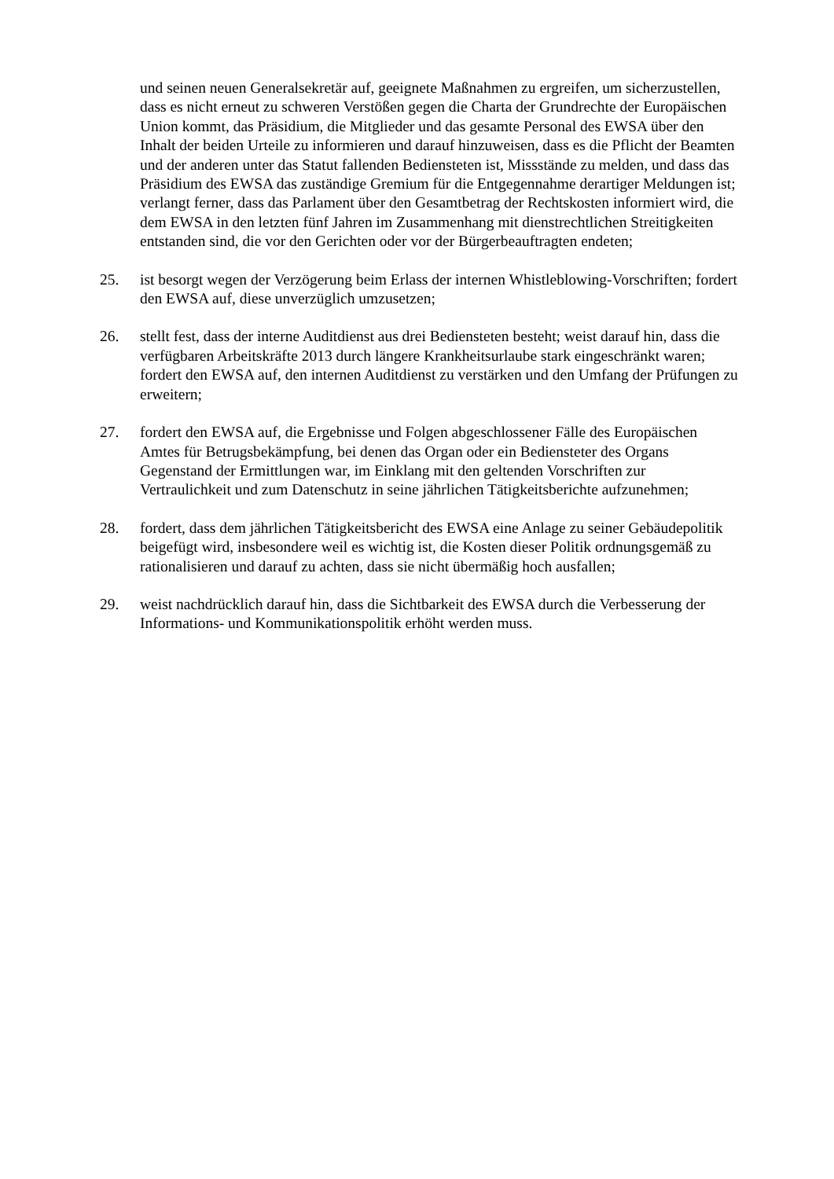und seinen neuen Generalsekretär auf, geeignete Maßnahmen zu ergreifen, um sicherzustellen, dass es nicht erneut zu schweren Verstößen gegen die Charta der Grundrechte der Europäischen Union kommt, das Präsidium, die Mitglieder und das gesamte Personal des EWSA über den Inhalt der beiden Urteile zu informieren und darauf hinzuweisen, dass es die Pflicht der Beamten und der anderen unter das Statut fallenden Bediensteten ist, Missstände zu melden, und dass das Präsidium des EWSA das zuständige Gremium für die Entgegennahme derartiger Meldungen ist; verlangt ferner, dass das Parlament über den Gesamtbetrag der Rechtskosten informiert wird, die dem EWSA in den letzten fünf Jahren im Zusammenhang mit dienstrechtlichen Streitigkeiten entstanden sind, die vor den Gerichten oder vor der Bürgerbeauftragten endeten;
25. ist besorgt wegen der Verzögerung beim Erlass der internen Whistleblowing-Vorschriften; fordert den EWSA auf, diese unverzüglich umzusetzen;
26. stellt fest, dass der interne Auditdienst aus drei Bediensteten besteht; weist darauf hin, dass die verfügbaren Arbeitskräfte 2013 durch längere Krankheitsurlaube stark eingeschränkt waren; fordert den EWSA auf, den internen Auditdienst zu verstärken und den Umfang der Prüfungen zu erweitern;
27. fordert den EWSA auf, die Ergebnisse und Folgen abgeschlossener Fälle des Europäischen Amtes für Betrugsbekämpfung, bei denen das Organ oder ein Bediensteter des Organs Gegenstand der Ermittlungen war, im Einklang mit den geltenden Vorschriften zur Vertraulichkeit und zum Datenschutz in seine jährlichen Tätigkeitsberichte aufzunehmen;
28. fordert, dass dem jährlichen Tätigkeitsbericht des EWSA eine Anlage zu seiner Gebäudepolitik beigefügt wird, insbesondere weil es wichtig ist, die Kosten dieser Politik ordnungsgemäß zu rationalisieren und darauf zu achten, dass sie nicht übermäßig hoch ausfallen;
29. weist nachdrücklich darauf hin, dass die Sichtbarkeit des EWSA durch die Verbesserung der Informations- und Kommunikationspolitik erhöht werden muss.